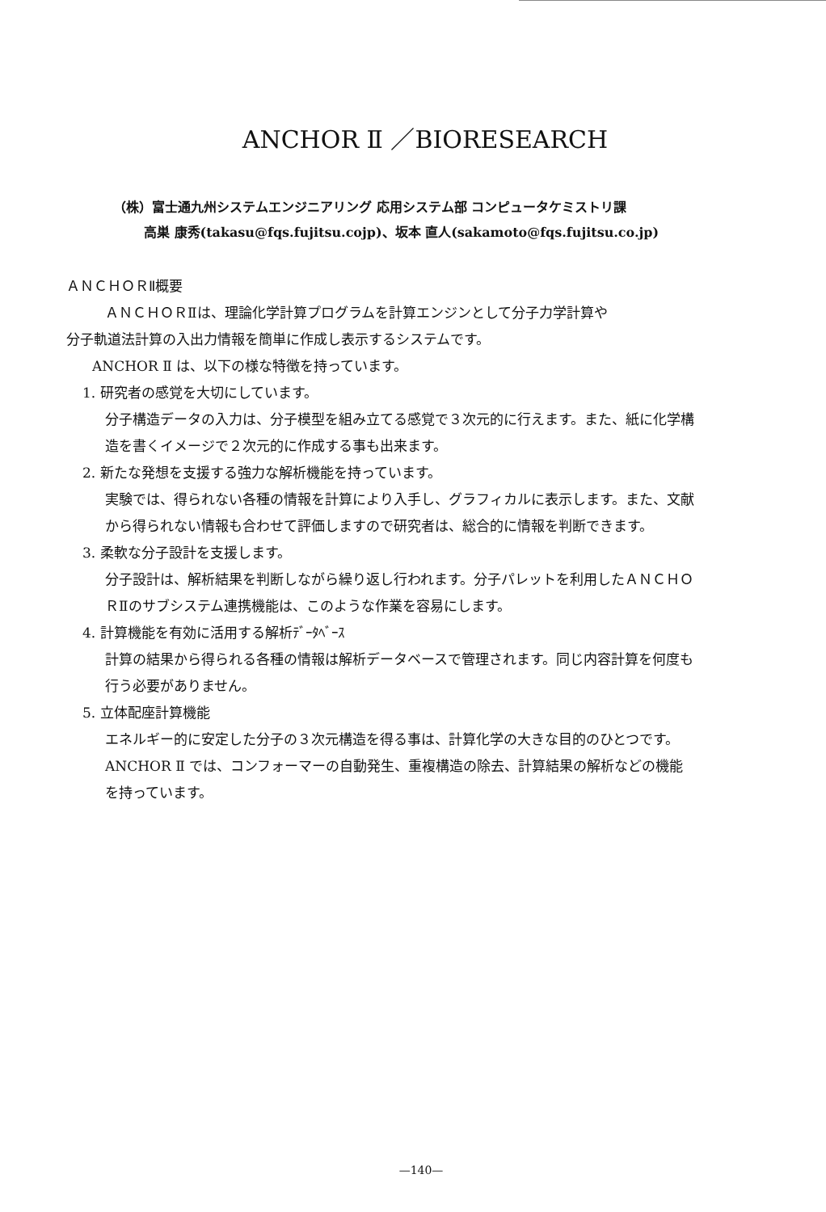ANCHOR Ⅱ ／BIORESEARCH
（株）富士通九州システムエンジニアリング 応用システム部 コンピュータケミストリ課
高巣 康秀(takasu@fqs.fujitsu.cojp)、坂本 直人(sakamoto@fqs.fujitsu.co.jp)
ＡＮＣＨＯＲⅡ概要
ＡＮＣＨＯＲⅡは、理論化学計算プログラムを計算エンジンとして分子力学計算や
分子軌道法計算の入出力情報を簡単に作成し表示するシステムです。
ANCHOR Ⅱ は、以下の様な特徴を持っています。
1. 研究者の感覚を大切にしています。
分子構造データの入力は、分子模型を組み立てる感覚で３次元的に行えます。また、紙に化学構造を書くイメージで２次元的に作成する事も出来ます。
2. 新たな発想を支援する強力な解析機能を持っています。
実験では、得られない各種の情報を計算により入手し、グラフィカルに表示します。また、文献から得られない情報も合わせて評価しますので研究者は、総合的に情報を判断できます。
3. 柔軟な分子設計を支援します。
分子設計は、解析結果を判断しながら繰り返し行われます。分子パレットを利用したＡＮＣＨＯＲⅡのサブシステム連携機能は、このような作業を容易にします。
4. 計算機能を有効に活用する解析ﾃﾞｰﾀﾍﾞｰｽ
計算の結果から得られる各種の情報は解析データベースで管理されます。同じ内容計算を何度も行う必要がありません。
5. 立体配座計算機能
エネルギー的に安定した分子の３次元構造を得る事は、計算化学の大きな目的のひとつです。ANCHOR Ⅱ では、コンフォーマーの自動発生、重複構造の除去、計算結果の解析などの機能を持っています。
—140—